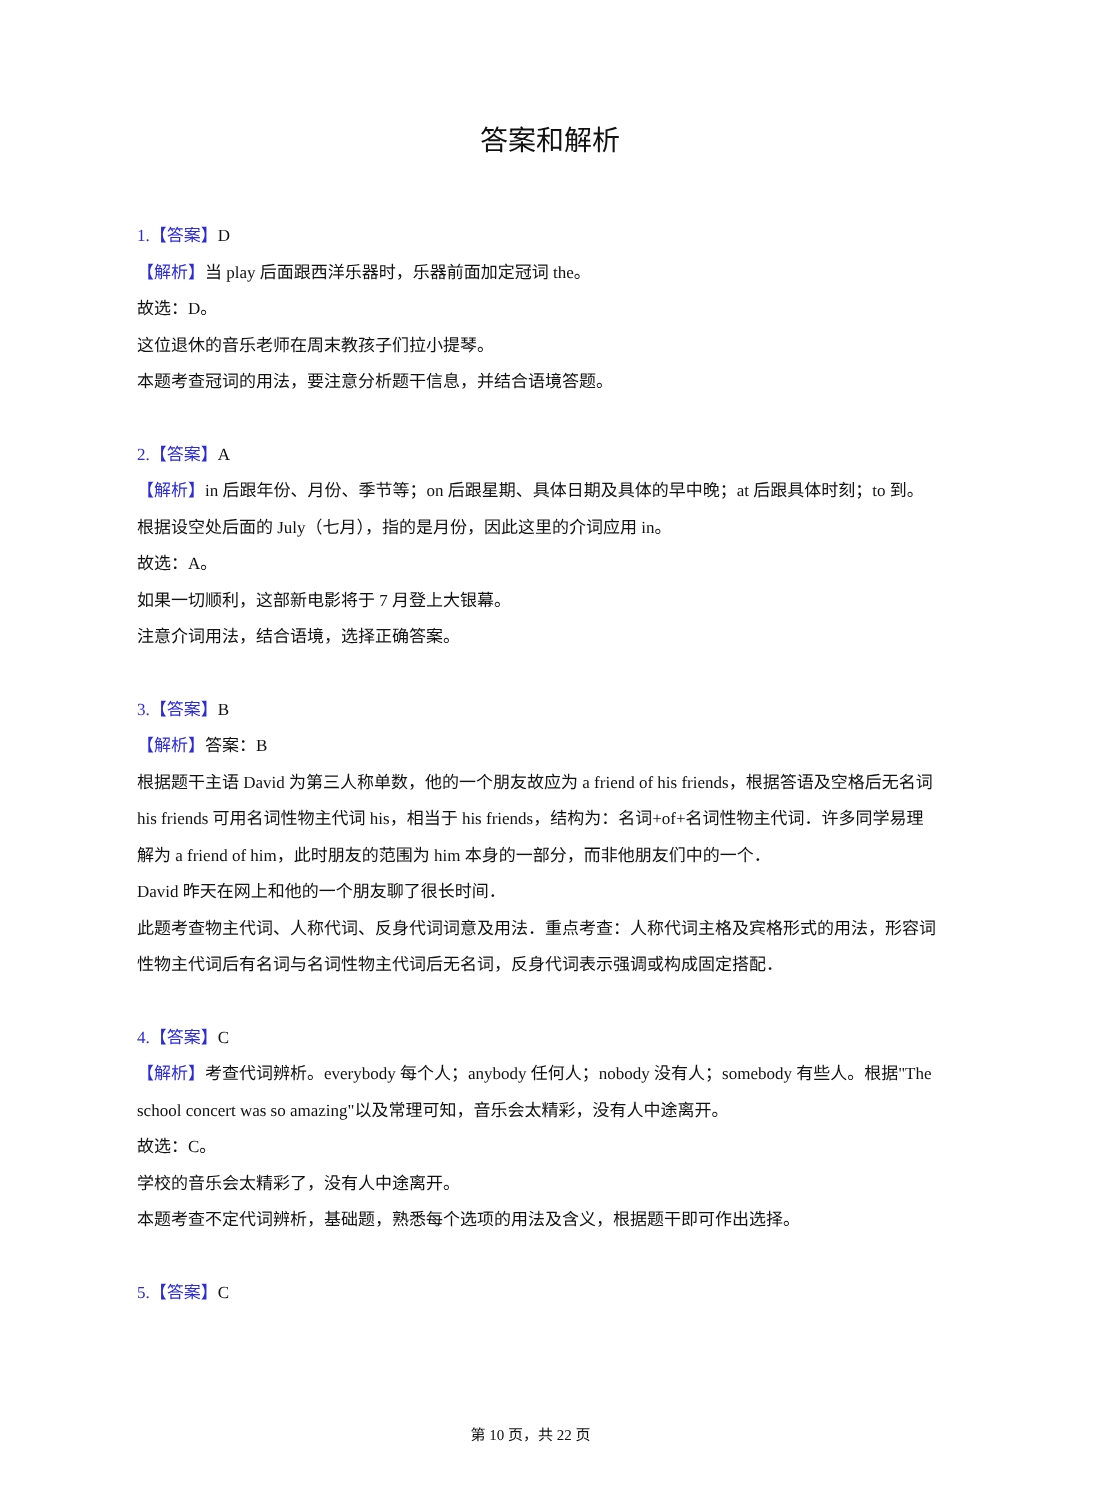答案和解析
1.【答案】D
【解析】当 play 后面跟西洋乐器时，乐器前面加定冠词 the。
故选：D。
这位退休的音乐老师在周末教孩子们拉小提琴。
本题考查冠词的用法，要注意分析题干信息，并结合语境答题。
2.【答案】A
【解析】in 后跟年份、月份、季节等；on 后跟星期、具体日期及具体的早中晚；at 后跟具体时刻；to 到。根据设空处后面的 July（七月），指的是月份，因此这里的介词应用 in。
故选：A。
如果一切顺利，这部新电影将于 7 月登上大银幕。
注意介词用法，结合语境，选择正确答案。
3.【答案】B
【解析】答案：B
根据题干主语 David 为第三人称单数，他的一个朋友故应为 a friend of his friends，根据答语及空格后无名词 his friends 可用名词性物主代词 his，相当于 his friends，结构为：名词+of+名词性物主代词．许多同学易理解为 a friend of him，此时朋友的范围为 him 本身的一部分，而非他朋友们中的一个．
David 昨天在网上和他的一个朋友聊了很长时间．
此题考查物主代词、人称代词、反身代词词意及用法．重点考查：人称代词主格及宾格形式的用法，形容词性物主代词后有名词与名词性物主代词后无名词，反身代词表示强调或构成固定搭配．
4.【答案】C
【解析】考查代词辨析。everybody 每个人；anybody 任何人；nobody 没有人；somebody 有些人。根据"The school concert was so amazing"以及常理可知，音乐会太精彩，没有人中途离开。
故选：C。
学校的音乐会太精彩了，没有人中途离开。
本题考查不定代词辨析，基础题，熟悉每个选项的用法及含义，根据题干即可作出选择。
5.【答案】C
第 10 页，共 22 页